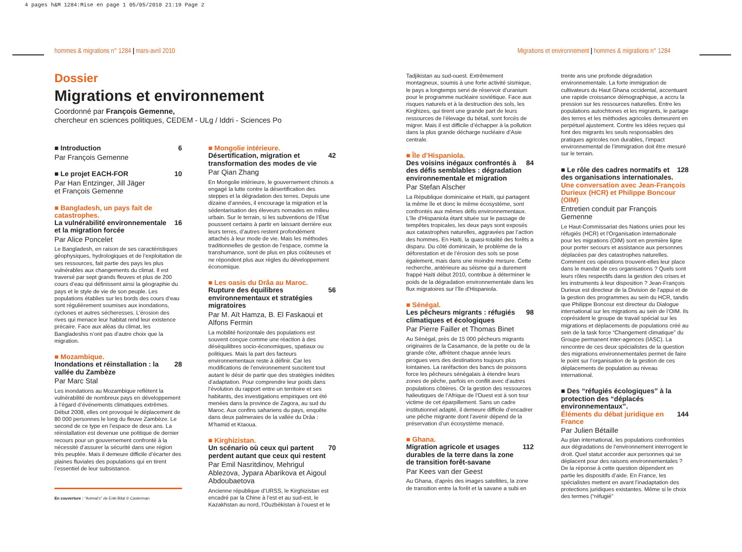4 pages h&M 1284:Mise en page 1 05/05/2010 21:19 Page 2
hommes & migrations n° 1284 | mars-avril 2010
Migrations et environnement | hommes & migrations n° 1284
Dossier
Migrations et environnement
Coordonné par François Gemenne,
chercheur en sciences politiques, CEDEM - ULg / Iddri - Sciences Po
■ Introduction 6
Par François Gemenne
■ Le projet EACH-FOR 10
Par Han Entzinger, Jill Jäger
et François Gemenne
■ Bangladesh, un pays fait de catastrophes.
La vulnérabilité environnementale et la migration forcée 16
Par Alice Poncelet
Le Bangladesh, en raison de ses caractéristiques géophysiques, hydrologiques et de l’exploitation de ses ressources, fait partie des pays les plus vulnérables aux changements du climat. Il est traversé par sept grands fleuves et plus de 200 cours d’eau qui définissent ainsi la géographie du pays et le style de vie de son peuple. Les populations établies sur les bords des cours d’eau sont régulièrement soumises aux inondations, cyclones et autres sécheresses. L’érosion des rives qui menace leur habitat rend leur existence précaire. Face aux aléas du climat, les Bangladeshis n’ont pas d’autre choix que la migration.
■ Mozambique.
Inondations et réinstallation : la vallée du Zambèze 28
Par Marc Stal
Les inondations au Mozambique reflètent la vulnérabilité de nombreux pays en développement à l’égard d’événements climatiques extrêmes. Début 2008, elles ont provoqué le déplacement de 80 000 personnes le long du fleuve Zambèze. Le second de ce type en l’espace de deux ans. La réinstallation est devenue une politique de dernier recours pour un gouvernement confronté à la nécessité d’assurer la sécurité dans une région très peuplée. Mais il demeure difficile d’écarter des plaines fluviales des populations qui en tirent l’essentiel de leur subsistance.
En couverture : “Animal’z” de Enki Bilal © Casterman
■ Mongolie intérieure.
Désertification, migration et transformation des modes de vie 42
Par Qian Zhang
En Mongolie intérieure, le gouvernement chinois a engagé la lutte contre la désertification des steppes et la dégradation des terres. Depuis une dizaine d’années, il encourage la migration et la sédentarisation des éleveurs nomades en milieu urbain. Sur le terrain, si les subventions de l’État poussent certains à partir en laissant derrière eux leurs terres, d’autres restent profondément attachés à leur mode de vie. Mais les méthodes traditionnelles de gestion de l’espace, comme la transhumance, sont de plus en plus coûteuses et ne répondent plus aux règles du développement économique.
■ Les oasis du Drâa au Maroc.
Rupture des équilibres environnementaux et stratégies migratoires 56
Par M. Aït Hamza, B. El Faskaoui et Alfons Fermin
La mobilité horizontale des populations est souvent conçue comme une réaction à des déséquilibres socio-économiques, spatiaux ou politiques. Mais la part des facteurs environnementaux reste à définir. Car les modifications de l’environnement suscitent tout autant le désir de partir que des stratégies inédites d’adaptation. Pour comprendre leur poids dans l’évolution du rapport entre un territoire et ses habitants, des investigations empiriques ont été menées dans la province de Zagora, au sud du Maroc. Aux confins sahariens du pays, enquête dans deux palmeraies de la vallée du Drâa : M’hamid et Ktaoua.
■ Kirghizistan.
Un scénario où ceux qui partent perdent autant que ceux qui restent 70
Par Emil Nasritdinov, Mehrigul Ablezova, Jypara Abarikova et Aigoul Abdoubaetova
Ancienne république d’URSS, le Kirghizistan est encadré par la Chine à l’est et au sud-est, le Kazakhstan au nord, l’Ouzbékistan à l’ouest et le
Tadjikistan au sud-ouest. Extrêmement montagneux, soumis à une forte activité sismique, le pays a longtemps servi de réservoir d’uranium pour le programme nucléaire soviétique. Face aux risques naturels et à la destruction des sols, les Kirghizes, qui tirent une grande part de leurs ressources de l’élevage du bétail, sont forcés de migrer. Mais il est difficile d’échapper à la pollution dans la plus grande décharge nucléaire d’Asie centrale.
■ Île d’Hispaniola.
Des voisins inégaux confrontés à des défis semblables : dégradation environnementale et migration 84
Par Stefan Alscher
La République dominicaine et Haïti, qui partagent la même île et donc le même écosystème, sont confrontés aux mêmes défis environnementaux. L’île d’Hispaniola étant située sur le passage de tempêtes tropicales, les deux pays sont exposés aux catastrophes naturelles, aggravées par l’action des hommes. En Haïti, la quasi-totalité des forêts a disparu. Du côté dominicain, le problème de la déforestation et de l’érosion des sols se pose également, mais dans une moindre mesure. Cette recherche, antérieure au séisme qui a durement frappé Haïti début 2010, contribue à déterminer le poids de la dégradation environnementale dans les flux migratoires sur l’île d’Hispaniola.
■ Sénégal.
Les pêcheurs migrants : réfugiés climatiques et écologiques 98
Par Pierre Failler et Thomas Binet
Au Sénégal, près de 15 000 pêcheurs migrants originaires de la Casamance, de la petite ou de la grande côte, affrètent chaque année leurs pirogues vers des destinations toujours plus lointaines. La raréfaction des bancs de poissons force les pêcheurs sénégalais à étendre leurs zones de pêche, parfois en conflit avec d’autres populations côtières. Or la gestion des ressources halieutiques de l’Afrique de l’Ouest est à son tour victime de cet éparpillement. Sans un cadre institutionnel adapté, il demeure difficile d’encadrer une pêche migrante dont l’avenir dépend de la préservation d’un écosystème menacé.
■ Ghana.
Migration agricole et usages durables de la terre dans la zone de transition forêt-savane 112
Par Kees van der Geest
Au Ghana, d’après des images satellites, la zone de transition entre la forêt et la savane a subi en
trente ans une profonde dégradation environnementale. La forte immigration de cultivateurs du Haut Ghana occidental, accentuant une rapide croissance démographique, a accru la pression sur les ressources naturelles. Entre les populations autochtones et les migrants, le partage des terres et les méthodes agricoles demeurent en perpétuel ajustement. Contre les idées reçues qui font des migrants les seuls responsables des pratiques agricoles non durables, l’impact environnemental de l’immigration doit être mesuré sur le terrain.
■ Le rôle des cadres normatifs et des organisations internationales. 128
Une conversation avec Jean-François Durieux (HCR) et Philippe Boncour (OIM)
Entretien conduit par François Gemenne
Le Haut-Commissariat des Nations unies pour les réfugiés (HCR) et l’Organisation internationale pour les migrations (OIM) sont en première ligne pour porter secours et assistance aux personnes déplacées par des catastrophes naturelles. Comment ces opérations trouvent-elles leur place dans le mandat de ces organisations ? Quels sont leurs rôles respectifs dans la gestion des crises et les instruments à leur disposition ? Jean-François Durieux est directeur de la Division de l’appui et de la gestion des programmes au sein du HCR, tandis que Philippe Boncour est directeur du Dialogue international sur les migrations au sein de l’OIM. Ils coprésident le groupe de travail spécial sur les migrations et déplacements de populations créé au sein de la task force “Changement climatique” du Groupe permanent inter-agences (IASC). La rencontre de ces deux spécialistes de la question des migrations environnementales permet de faire le point sur l’organisation de la gestion de ces déplacements de population au niveau international.
■ Des “réfugiés écologiques” à la protection des “déplacés environnementaux”.
Éléments du débat juridique en France 144
Par Julien Bétaille
Au plan international, les populations confrontées aux dégradations de l’environnement interrogent le droit. Quel statut accorder aux personnes qui se déplacent pour des raisons environnementales ? De la réponse à cette question dépendent en partie les dispositifs d’aide. En France, les spécialistes mettent en avant l’inadaptation des protections juridiques existantes. Même si le choix des termes (“réfugié”